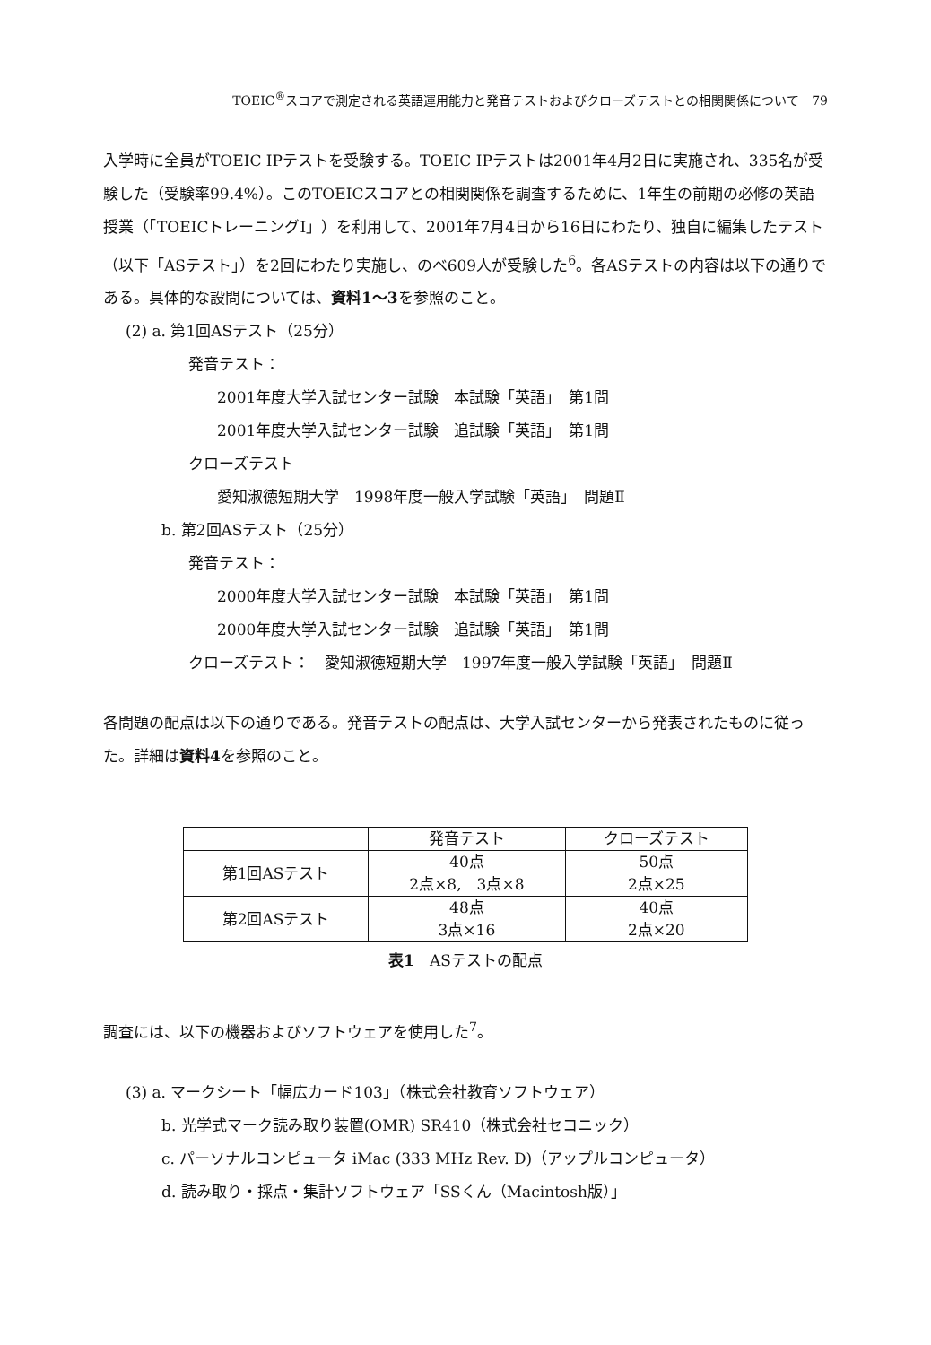TOEIC<sup>®</sup>スコアで測定される英語運用能力と発音テストおよびクローズテストとの相関関係について　79
入学時に全員がTOEIC IPテストを受験する。TOEIC IPテストは2001年4月2日に実施され、335名が受験した（受験率99.4%）。このTOEICスコアとの相関関係を調査するために、1年生の前期の必修の英語授業（「TOEICトレーニングⅠ」）を利用して、2001年7月4日から16日にわたり、独自に編集したテスト（以下「ASテスト」）を2回にわたり実施し、のべ609人が受験した<sup>6</sup>。各ASテストの内容は以下の通りである。具体的な設問については、資料1～3を参照のこと。
(2) a. 第1回ASテスト（25分）
発音テスト：
2001年度大学入試センター試験　本試験「英語」　第1問
2001年度大学入試センター試験　追試験「英語」　第1問
クローズテスト
愛知淑徳短期大学　1998年度一般入学試験「英語」　問題Ⅱ
b. 第2回ASテスト（25分）
発音テスト：
2000年度大学入試センター試験　本試験「英語」　第1問
2000年度大学入試センター試験　追試験「英語」　第1問
クローズテスト：　愛知淑徳短期大学　1997年度一般入学試験「英語」　問題Ⅱ
各問題の配点は以下の通りである。発音テストの配点は、大学入試センターから発表されたものに従った。詳細は資料4を参照のこと。
| | 発音テスト | クローズテスト |
| --- | --- | --- |
| 第1回ASテスト | 40点 2点×8, 3点×8 | 50点 2点×25 |
| 第2回ASテスト | 48点 3点×16 | 40点 2点×20 |
表1　ASテストの配点
調査には、以下の機器およびソフトウェアを使用した<sup>7</sup>。
(3) a. マークシート「幅広カード103」（株式会社教育ソフトウェア）
b. 光学式マーク読み取り装置(OMR) SR410（株式会社セコニック）
c. パーソナルコンピュータ iMac (333 MHz Rev. D)（アップルコンピュータ）
d. 読み取り・採点・集計ソフトウェア「SSくん（Macintosh版）」